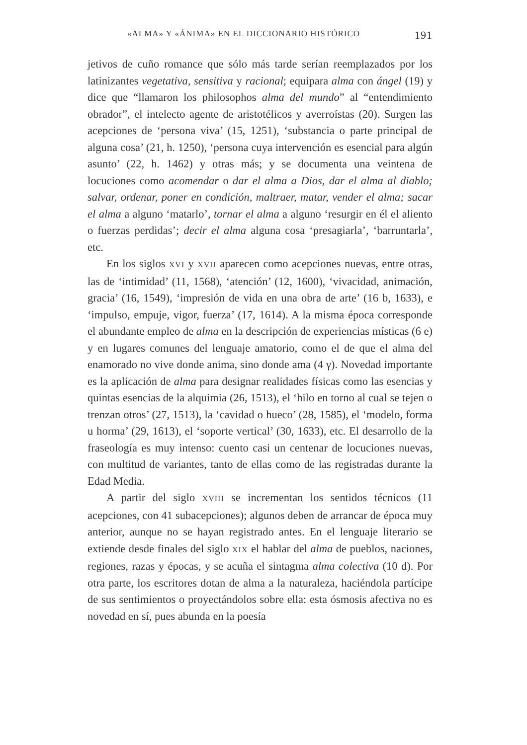«ALMA» Y «ÁNIMA» EN EL DICCIONARIO HISTÓRICO 191
jetivos de cuño romance que sólo más tarde serían reemplazados por los latinizantes vegetativa, sensitiva y racional; equipara alma con ángel (19) y dice que “llamaron los philosophos alma del mundo” al “entendimiento obrador”, el intelecto agente de aristotélicos y averroístas (20). Surgen las acepciones de ‘persona viva’ (15, 1251), ‘substancia o parte principal de alguna cosa’ (21, h. 1250), ‘persona cuya intervención es esencial para algún asunto’ (22, h. 1462) y otras más; y se documenta una veintena de locuciones como acomendar o dar el alma a Dios, dar el alma al diablo; salvar, ordenar, poner en condición, maltraer, matar, vender el alma; sacar el alma a alguno ‘matarlo’, tornar el alma a alguno ‘resurgir en él el aliento o fuerzas perdidas’; decir el alma alguna cosa ‘presagiarla’, ‘barruntarla’, etc.
En los siglos XVI y XVII aparecen como acepciones nuevas, entre otras, las de ‘intimidad’ (11, 1568), ‘atención’ (12, 1600), ‘vivacidad, animación, gracia’ (16, 1549), ‘impresión de vida en una obra de arte’ (16 b, 1633), e ‘impulso, empuje, vigor, fuerza’ (17, 1614). A la misma época corresponde el abundante empleo de alma en la descripción de experiencias místicas (6 e) y en lugares comunes del lenguaje amatorio, como el de que el alma del enamorado no vive donde anima, sino donde ama (4 γ). Novedad importante es la aplicación de alma para designar realidades físicas como las esencias y quintas esencias de la alquimia (26, 1513), el ‘hilo en torno al cual se tejen o trenzan otros’ (27, 1513), la ‘cavidad o hueco’ (28, 1585), el ‘modelo, forma u horma’ (29, 1613), el ‘soporte vertical’ (30, 1633), etc. El desarrollo de la fraseología es muy intenso: cuento casi un centenar de locuciones nuevas, con multitud de variantes, tanto de ellas como de las registradas durante la Edad Media.
A partir del siglo XVIII se incrementan los sentidos técnicos (11 acepciones, con 41 subacepciones); algunos deben de arrancar de época muy anterior, aunque no se hayan registrado antes. En el lenguaje literario se extiende desde finales del siglo XIX el hablar del alma de pueblos, naciones, regiones, razas y épocas, y se acuña el sintagma alma colectiva (10 d). Por otra parte, los escritores dotan de alma a la naturaleza, haciéndola partícipe de sus sentimientos o proyectándolos sobre ella: esta ósmosis afectiva no es novedad en sí, pues abunda en la poesía